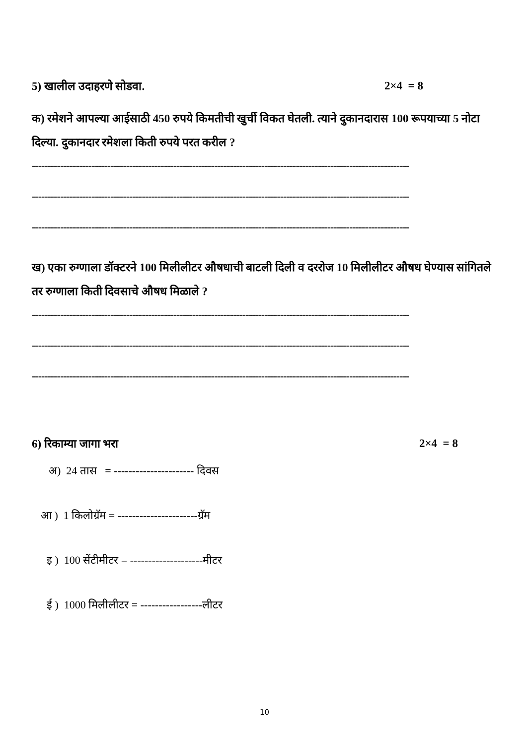5) खालील उदाहरणे सोडवा. 2×4 = 8
क) रमेशने आपल्या आईसाठी 450 रुपये किमतीची खुर्ची विकत घेतली. त्याने दुकानदारास 100 रूपयाच्या 5 नोटा दिल्या. दुकानदार रमेशला किती रुपये परत करील ?
------------------------------------------------------------------------------------------------------------------------
------------------------------------------------------------------------------------------------------------------------
------------------------------------------------------------------------------------------------------------------------
ख) एका रुग्णाला डॉक्टरने 100 मिलीलीटर औषधाची बाटली दिली व दररोज 10 मिलीलीटर औषध घेण्यास सांगितले तर रुग्णाला किती दिवसाचे औषध मिळाले ?
------------------------------------------------------------------------------------------------------------------------
------------------------------------------------------------------------------------------------------------------------
------------------------------------------------------------------------------------------------------------------------
6) रिकाम्या जागा भरा 2×4 = 8
अ) 24 तास = ---------------------- दिवस
आ ) 1 किलोग्रॅम = ----------------------ग्रॅम
इ ) 100 सेंटीमीटर = --------------------मीटर
ई ) 1000 मिलीलीटर = -----------------लीटर
10